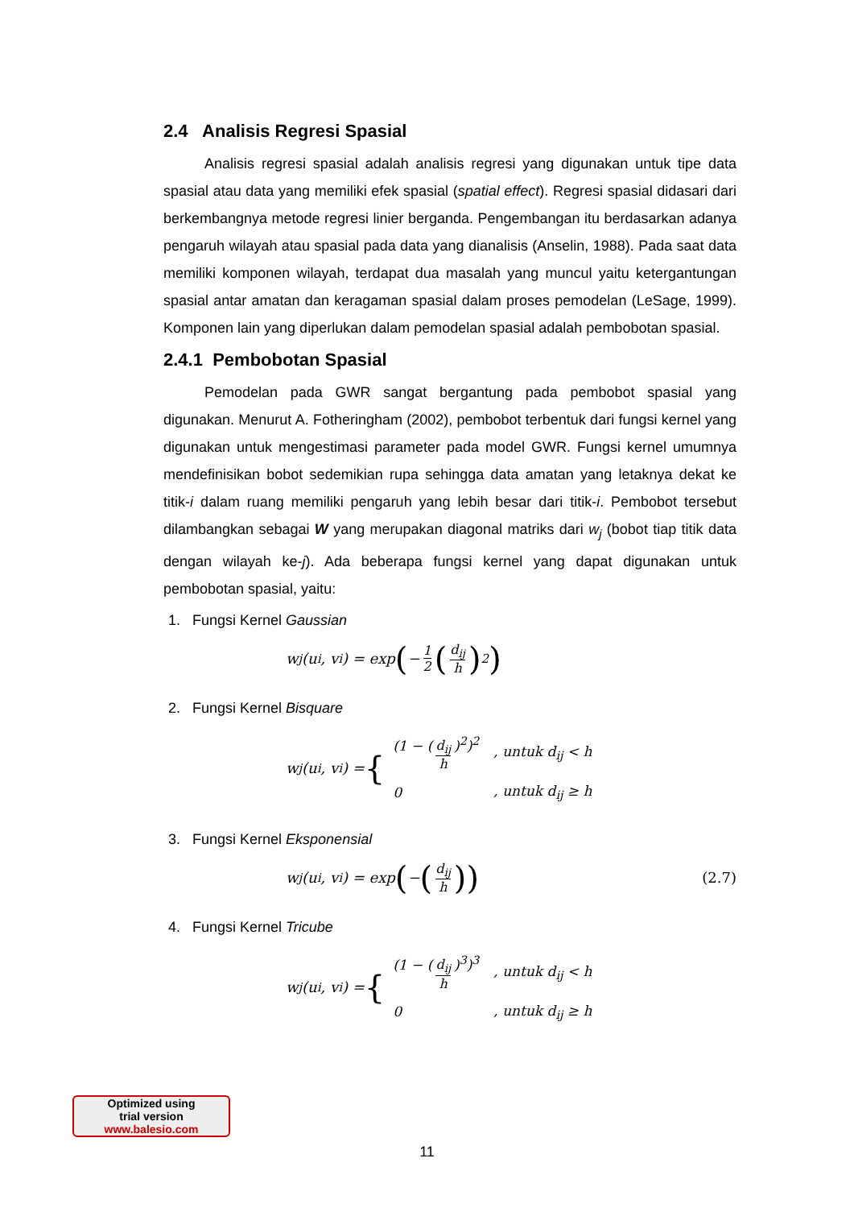2.4 Analisis Regresi Spasial
Analisis regresi spasial adalah analisis regresi yang digunakan untuk tipe data spasial atau data yang memiliki efek spasial (spatial effect). Regresi spasial didasari dari berkembangnya metode regresi linier berganda. Pengembangan itu berdasarkan adanya pengaruh wilayah atau spasial pada data yang dianalisis (Anselin, 1988). Pada saat data memiliki komponen wilayah, terdapat dua masalah yang muncul yaitu ketergantungan spasial antar amatan dan keragaman spasial dalam proses pemodelan (LeSage, 1999). Komponen lain yang diperlukan dalam pemodelan spasial adalah pembobotan spasial.
2.4.1 Pembobotan Spasial
Pemodelan pada GWR sangat bergantung pada pembobot spasial yang digunakan. Menurut A. Fotheringham (2002), pembobot terbentuk dari fungsi kernel yang digunakan untuk mengestimasi parameter pada model GWR. Fungsi kernel umumnya mendefinisikan bobot sedemikian rupa sehingga data amatan yang letaknya dekat ke titik-i dalam ruang memiliki pengaruh yang lebih besar dari titik-i. Pembobot tersebut dilambangkan sebagai W yang merupakan diagonal matriks dari w<sub>j</sub> (bobot tiap titik data dengan wilayah ke-j). Ada beberapa fungsi kernel yang dapat digunakan untuk pembobotan spasial, yaitu:
1. Fungsi Kernel Gaussian
w<sub>j</sub>(u<sub>i</sub>, v<sub>i</sub>) = exp ( − 1 2 (d<sub>ij</sub> h)<sup>2</sup>)
2. Fungsi Kernel Bisquare
w<sub>j</sub>(u<sub>i</sub>, v<sub>i</sub>) = {
| (1 − ( d<sub>ij</sub> h )<sup>2</sup>)<sup>2</sup> | , untuk d<sub>ij</sub> < h |
| 0 | , untuk d<sub>ij</sub> ≥ h |
3. Fungsi Kernel Eksponensial
w<sub>j</sub>(u<sub>i</sub>, v<sub>i</sub>) = exp ( − (d<sub>ij</sub> h)) (2.7)
4. Fungsi Kernel Tricube
w<sub>j</sub>(u<sub>i</sub>, v<sub>i</sub>) = {
| (1 − ( d<sub>ij</sub> h )<sup>3</sup>)<sup>3</sup> | , untuk d<sub>ij</sub> < h |
| 0 | , untuk d<sub>ij</sub> ≥ h |
Optimized using
trial version
www.balesio.com
11